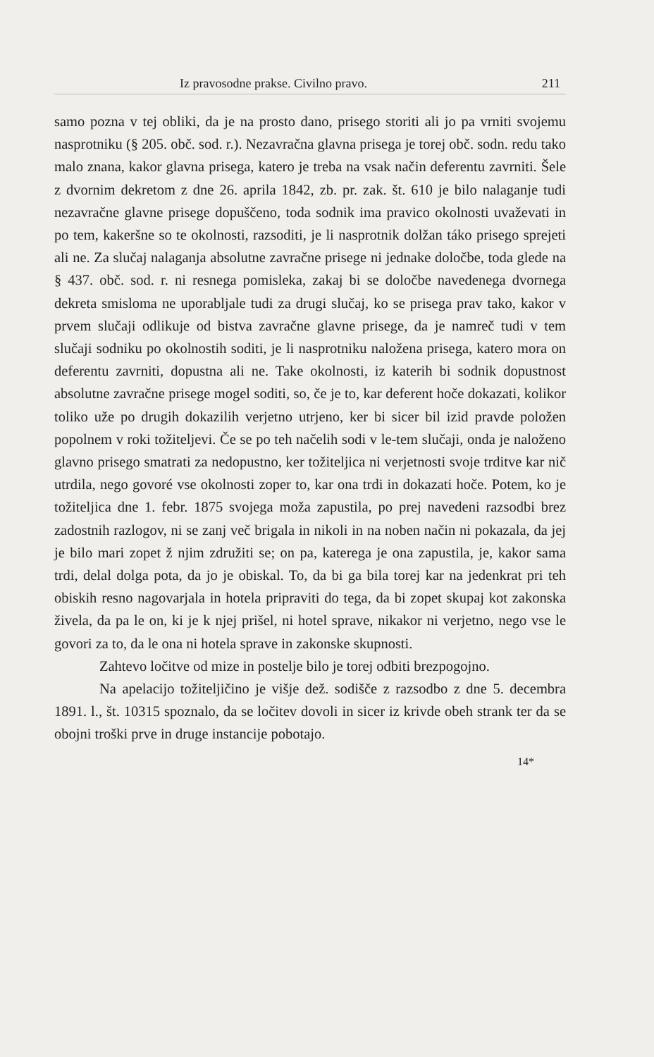Iz pravosodne prakse. Civilno pravo. 211
samo pozna v tej obliki, da je na prosto dano, prisego storiti ali jo pa vrniti svojemu nasprotniku (§ 205. obč. sod. r.). Nezavračna glavna prisega je torej obč. sodn. redu tako malo znana, kakor glavna prisega, katero je treba na vsak način deferentu zavrniti. Šele z dvornim dekretom z dne 26. aprila 1842, zb. pr. zak. št. 610 je bilo nalaganje tudi nezavračne glavne prisege dopuščeno, toda sodnik ima pravico okolnosti uvaževati in po tem, kakeršne so te okolnosti, razsoditi, je li nasprotnik dolžan táko prisego sprejeti ali ne. Za slučaj nalaganja absolutne zavračne prisege ni jednake določbe, toda glede na § 437. obč. sod. r. ni resnega pomisleka, zakaj bi se določbe navedenega dvornega dekreta smisloma ne uporabljale tudi za drugi slučaj, ko se prisega prav tako, kakor v prvem slučaji odlikuje od bistva zavračne glavne prisege, da je namreč tudi v tem slučaji sodniku po okolnostih soditi, je li nasprotniku naložena prisega, katero mora on deferentu zavrniti, dopustna ali ne. Take okolnosti, iz katerih bi sodnik dopustnost absolutne zavračne prisege mogel soditi, so, če je to, kar deferent hoče dokazati, kolikor toliko uže po drugih dokazilih verjetno utrjeno, ker bi sicer bil izid pravde položen popolnem v roki tožiteljevi. Če se po teh načelih sodi v le-tem slučaji, onda je naloženo glavno prisego smatrati za nedopustno, ker tožiteljica ni verjetnosti svoje trditve kar nič utrdila, nego govoré vse okolnosti zoper to, kar ona trdi in dokazati hoče. Potem, ko je tožiteljica dne 1. febr. 1875 svojega moža zapustila, po prej navedeni razsodbi brez zadostnih razlogov, ni se zanj več brigala in nikoli in na noben način ni pokazala, da jej je bilo mari zopet ž njim združiti se; on pa, katerega je ona zapustila, je, kakor sama trdi, delal dolga pota, da jo je obiskal. To, da bi ga bila torej kar na jedenkrat pri teh obiskih resno nagovarjala in hotela pripraviti do tega, da bi zopet skupaj kot zakonska živela, da pa le on, ki je k njej prišel, ni hotel sprave, nikakor ni verjetno, nego vse le govori za to, da le ona ni hotela sprave in zakonske skupnosti.
Zahtevo ločitve od mize in postelje bilo je torej odbiti brezpogojno.
Na apelacijo tožiteljičino je višje dež. sodišče z razsodbo z dne 5. decembra 1891. l., št. 10315 spoznalo, da se ločitev dovoli in sicer iz krivde obeh strank ter da se obojni troški prve in druge instancije pobotajo.
14*